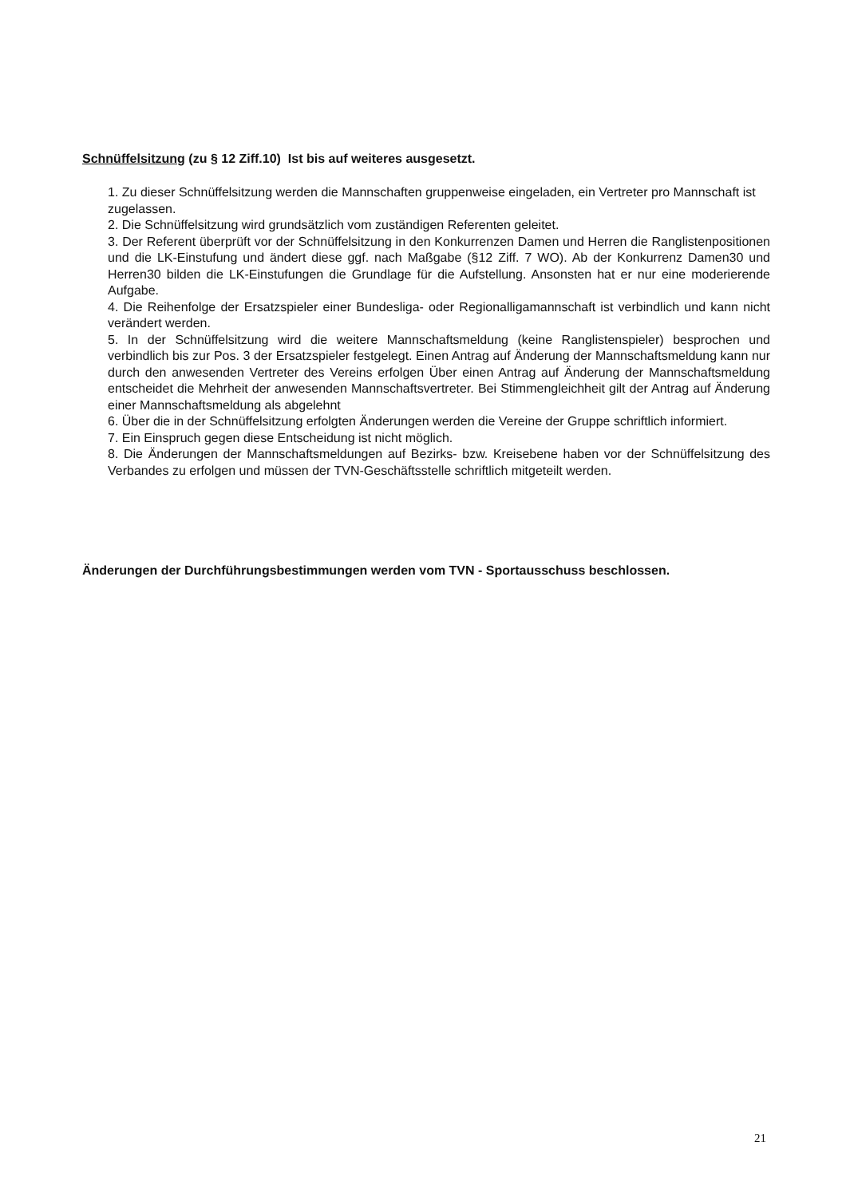Schnüffelsitzung (zu § 12 Ziff.10) Ist bis auf weiteres ausgesetzt.
1. Zu dieser Schnüffelsitzung werden die Mannschaften gruppenweise eingeladen, ein Vertreter pro Mannschaft ist zugelassen.
2. Die Schnüffelsitzung wird grundsätzlich vom zuständigen Referenten geleitet.
3. Der Referent überprüft vor der Schnüffelsitzung in den Konkurrenzen Damen und Herren die Ranglistenpositionen und die LK-Einstufung und ändert diese ggf. nach Maßgabe (§12 Ziff. 7 WO). Ab der Konkurrenz Damen30 und Herren30 bilden die LK-Einstufungen die Grundlage für die Aufstellung. Ansonsten hat er nur eine moderierende Aufgabe.
4. Die Reihenfolge der Ersatzspieler einer Bundesliga- oder Regionalligamannschaft ist verbindlich und kann nicht verändert werden.
5. In der Schnüffelsitzung wird die weitere Mannschaftsmeldung (keine Ranglistenspieler) besprochen und verbindlich bis zur Pos. 3 der Ersatzspieler festgelegt. Einen Antrag auf Änderung der Mannschaftsmeldung kann nur durch den anwesenden Vertreter des Vereins erfolgen Über einen Antrag auf Änderung der Mannschaftsmeldung entscheidet die Mehrheit der anwesenden Mannschaftsvertreter. Bei Stimmengleichheit gilt der Antrag auf Änderung einer Mannschaftsmeldung als abgelehnt
6. Über die in der Schnüffelsitzung erfolgten Änderungen werden die Vereine der Gruppe schriftlich informiert.
7. Ein Einspruch gegen diese Entscheidung ist nicht möglich.
8. Die Änderungen der Mannschaftsmeldungen auf Bezirks- bzw. Kreisebene haben vor der Schnüffelsitzung des Verbandes zu erfolgen und müssen der TVN-Geschäftsstelle schriftlich mitgeteilt werden.
Änderungen der Durchführungsbestimmungen werden vom TVN - Sportausschuss beschlossen.
21